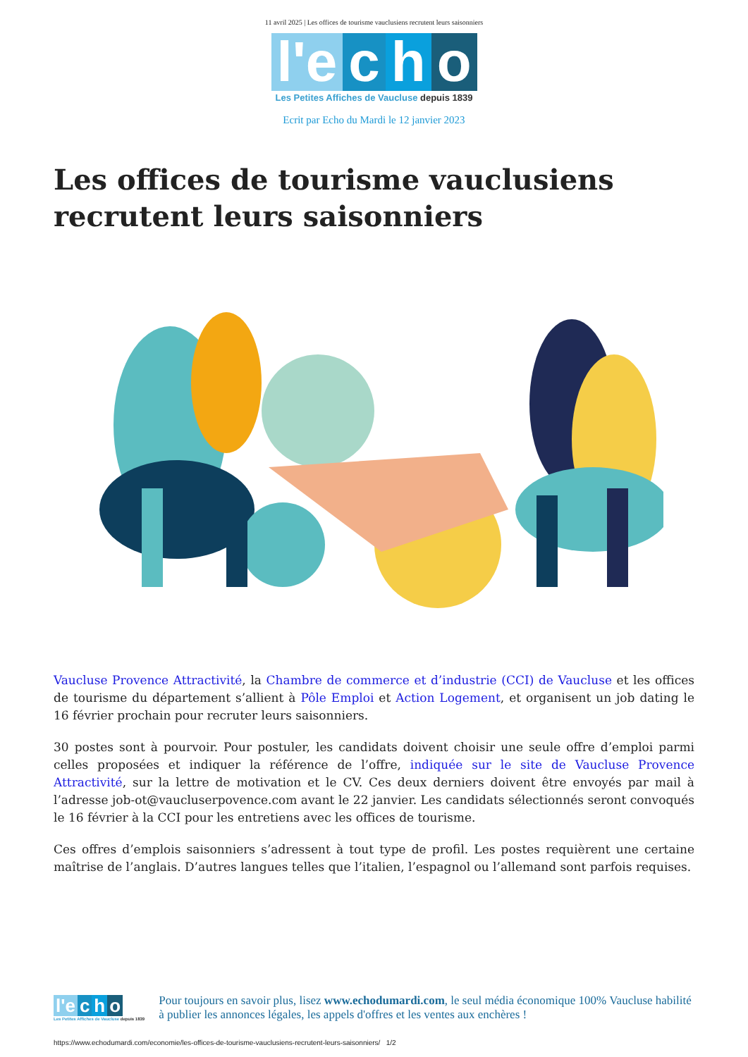11 avril 2025 | Les offices de tourisme vauclusiens recrutent leurs saisonniers
l'e c h o
Les Petites Affiches de Vaucluse depuis 1839
Ecrit par Echo du Mardi le 12 janvier 2023
Les offices de tourisme vauclusiens recrutent leurs saisonniers
Vaucluse Provence Attractivité, la Chambre de commerce et d’industrie (CCI) de Vaucluse et les offices de tourisme du département s’allient à Pôle Emploi et Action Logement, et organisent un job dating le 16 février prochain pour recruter leurs saisonniers.
30 postes sont à pourvoir. Pour postuler, les candidats doivent choisir une seule offre d’emploi parmi celles proposées et indiquer la référence de l’offre, indiquée sur le site de Vaucluse Provence Attractivité, sur la lettre de motivation et le CV. Ces deux derniers doivent être envoyés par mail à l’adresse job-ot@vaucluserpovence.com avant le 22 janvier. Les candidats sélectionnés seront convoqués le 16 février à la CCI pour les entretiens avec les offices de tourisme.
Ces offres d’emplois saisonniers s’adressent à tout type de profil. Les postes requièrent une certaine maîtrise de l’anglais. D’autres langues telles que l’italien, l’espagnol ou l’allemand sont parfois requises.
l'e c h o
Les Petites Affiches de Vaucluse depuis 1839
Pour toujours en savoir plus, lisez www.echodumardi.com, le seul média économique 100% Vaucluse habilité à publier les annonces légales, les appels d'offres et les ventes aux enchères !
https://www.echodumardi.com/economie/les-offices-de-tourisme-vauclusiens-recrutent-leurs-saisonniers/ 1/2